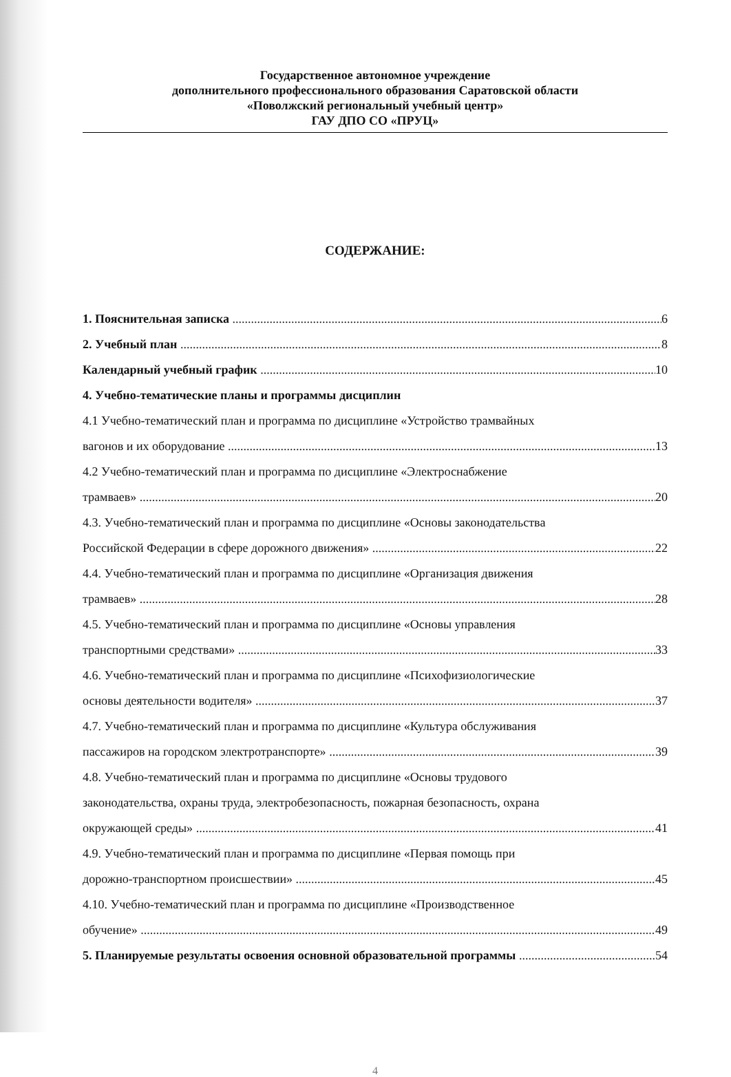Государственное автономное учреждение
дополнительного профессионального образования Саратовской области
«Поволжский региональный учебный центр»
ГАУ ДПО СО «ПРУЦ»
СОДЕРЖАНИЕ:
1. Пояснительная записка 6
2. Учебный план 8
Календарный учебный график 10
4. Учебно-тематические планы и программы дисциплин
4.1 Учебно-тематический план и программа по дисциплине «Устройство трамвайных
вагонов и их оборудование 13
4.2 Учебно-тематический план и программа по дисциплине «Электроснабжение
трамваев» 20
4.3. Учебно-тематический план и программа по дисциплине «Основы законодательства
Российской Федерации в сфере дорожного движения» 22
4.4. Учебно-тематический план и программа по дисциплине «Организация движения
трамваев» 28
4.5. Учебно-тематический план и программа по дисциплине «Основы управления
транспортными средствами» 33
4.6. Учебно-тематический план и программа по дисциплине «Психофизиологические
основы деятельности водителя» 37
4.7. Учебно-тематический план и программа по дисциплине «Культура обслуживания
пассажиров на городском электротранспорте» 39
4.8. Учебно-тематический план и программа по дисциплине «Основы трудового
законодательства, охраны труда, электробезопасность, пожарная безопасность, охрана
окружающей среды» 41
4.9. Учебно-тематический план и программа по дисциплине «Первая помощь при
дорожно-транспортном происшествии» 45
4.10. Учебно-тематический план и программа по дисциплине «Производственное
обучение» 49
5. Планируемые результаты освоения основной образовательной программы 54
4